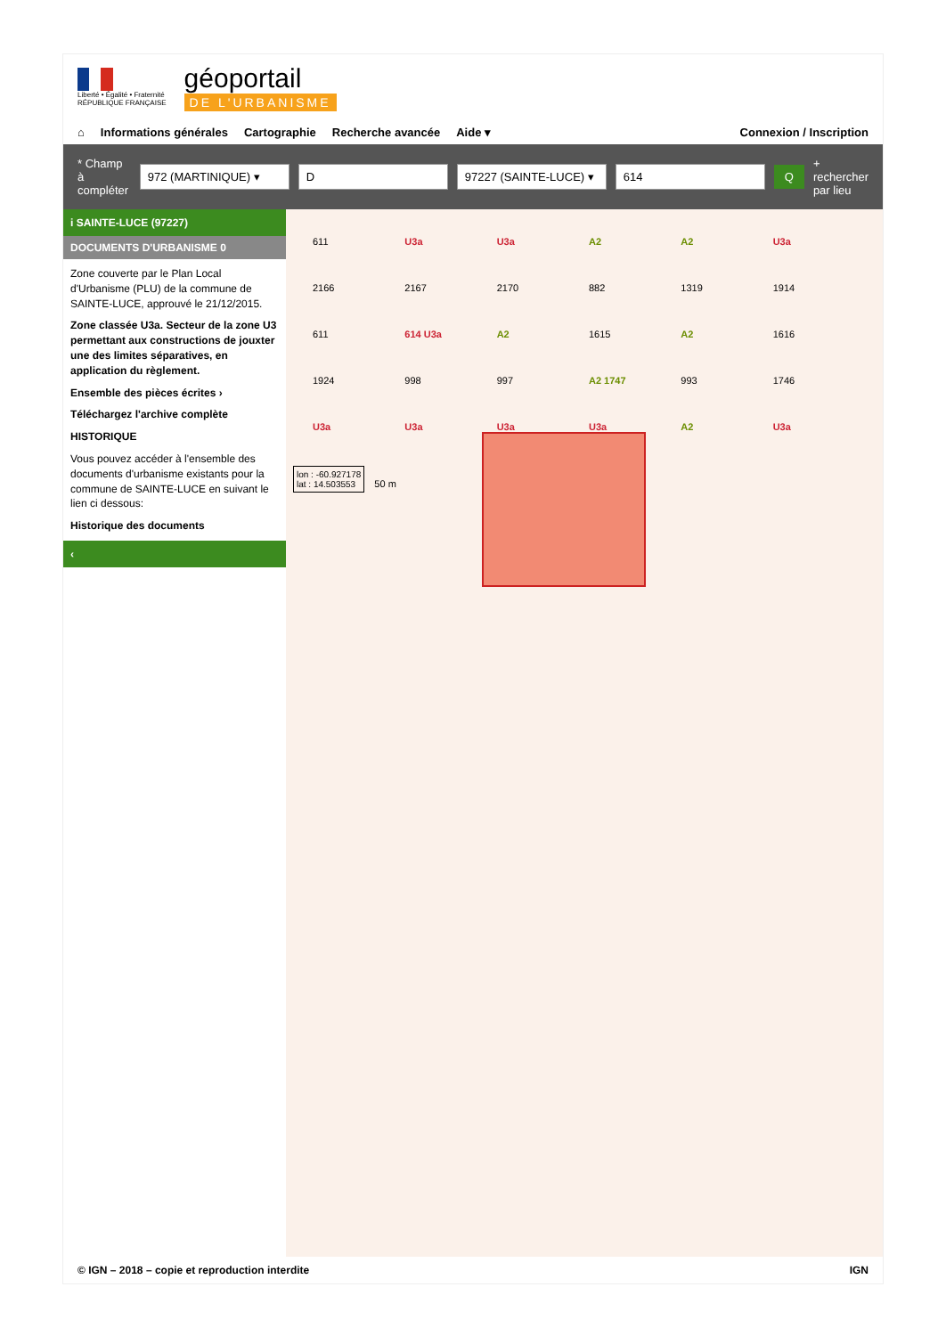Liberté • Égalité • Fraternité
RÉPUBLIQUE FRANÇAISE
géoportail
DE L'URBANISME
⌂ Informations générales Cartographie Recherche avancée Aide ▾ Connexion / Inscription
* Champ à compléter 972 (MARTINIQUE) ▾ D 97227 (SAINTE-LUCE) ▾ 614 Q + rechercher par lieu
i SAINTE-LUCE (97227)
DOCUMENTS D'URBANISME 0
Zone couverte par le Plan Local d'Urbanisme (PLU) de la commune de SAINTE-LUCE, approuvé le 21/12/2015.
Zone classée U3a. Secteur de la zone U3 permettant aux constructions de jouxter une des limites séparatives, en application du règlement.
Ensemble des pièces écrites ›
Téléchargez l'archive complète
HISTORIQUE
Vous pouvez accéder à l'ensemble des documents d'urbanisme existants pour la commune de SAINTE-LUCE en suivant le lien ci dessous:
Historique des documents
‹
611 U3a U3a A2 A2 U3a 2166 2167 2170 882 1319 1914 611 614 U3a A2 1615 A2 1616 1924 998 997 A2 1747 993 1746 U3a U3a U3a U3a A2 U3a
lon : -60.927178
lat : 14.503553
50 m
© IGN – 2018 – copie et reproduction interdite IGN